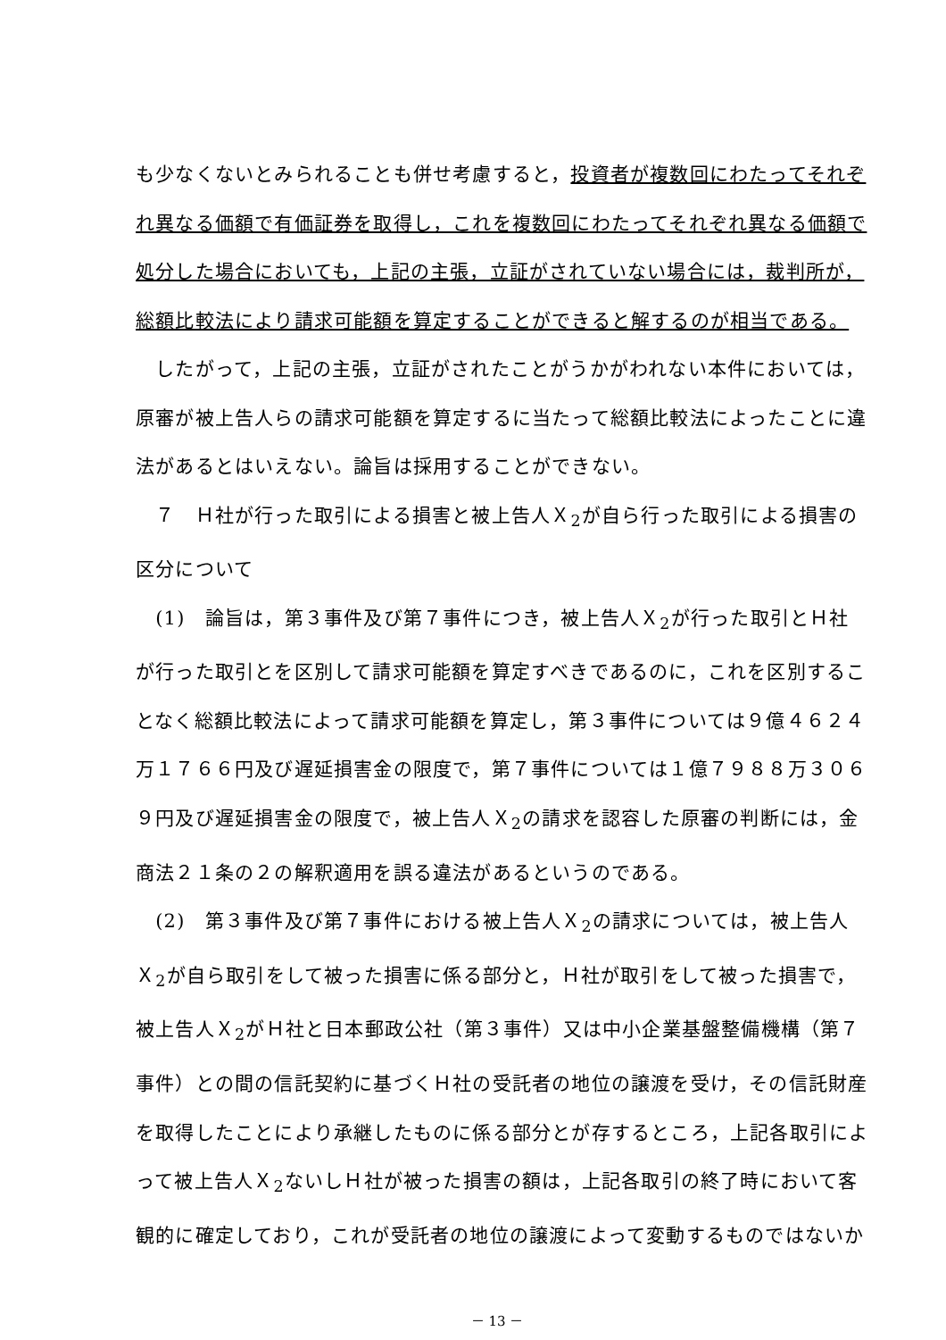も少なくないとみられることも併せ考慮すると，投資者が複数回にわたってそれぞ
れ異なる価額で有価証券を取得し，これを複数回にわたってそれぞれ異なる価額で
処分した場合においても，上記の主張，立証がされていない場合には，裁判所が，
総額比較法により請求可能額を算定することができると解するのが相当である。
　したがって，上記の主張，立証がされたことがうかがわれない本件においては，
原審が被上告人らの請求可能額を算定するに当たって総額比較法によったことに違
法があるとはいえない。論旨は採用することができない。
　７　Ｈ社が行った取引による損害と被上告人Ｘ<sub>2</sub>が自ら行った取引による損害の
区分について
　(1)　論旨は，第３事件及び第７事件につき，被上告人Ｘ<sub>2</sub>が行った取引とＨ社
が行った取引とを区別して請求可能額を算定すべきであるのに，これを区別するこ
となく総額比較法によって請求可能額を算定し，第３事件については９億４６２４
万１７６６円及び遅延損害金の限度で，第７事件については１億７９８８万３０６
９円及び遅延損害金の限度で，被上告人Ｘ<sub>2</sub>の請求を認容した原審の判断には，金
商法２１条の２の解釈適用を誤る違法があるというのである。
　(2)　第３事件及び第７事件における被上告人Ｘ<sub>2</sub>の請求については，被上告人
Ｘ<sub>2</sub>が自ら取引をして被った損害に係る部分と，Ｈ社が取引をして被った損害で，
被上告人Ｘ<sub>2</sub>がＨ社と日本郵政公社（第３事件）又は中小企業基盤整備機構（第７
事件）との間の信託契約に基づくＨ社の受託者の地位の譲渡を受け，その信託財産
を取得したことにより承継したものに係る部分とが存するところ，上記各取引によ
って被上告人Ｘ<sub>2</sub>ないしＨ社が被った損害の額は，上記各取引の終了時において客
観的に確定しており，これが受託者の地位の譲渡によって変動するものではないか
－ 13 －